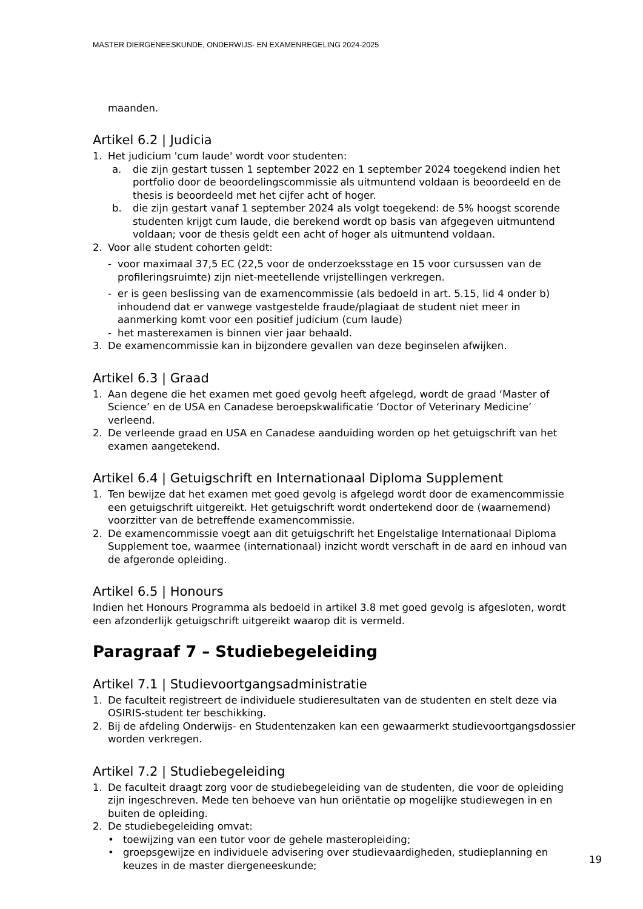MASTER DIERGENEESKUNDE, ONDERWIJS- EN EXAMENREGELING 2024-2025
maanden.
Artikel 6.2 | Judicia
1. Het judicium 'cum laude' wordt voor studenten:
a. die zijn gestart tussen 1 september 2022 en 1 september 2024 toegekend indien het portfolio door de beoordelingscommissie als uitmuntend voldaan is beoordeeld en de thesis is beoordeeld met het cijfer acht of hoger.
b. die zijn gestart vanaf 1 september 2024 als volgt toegekend: de 5% hoogst scorende studenten krijgt cum laude, die berekend wordt op basis van afgegeven uitmuntend voldaan; voor de thesis geldt een acht of hoger als uitmuntend voldaan.
2. Voor alle student cohorten geldt:
- voor maximaal 37,5 EC (22,5 voor de onderzoeksstage en 15 voor cursussen van de profileringsruimte) zijn niet-meetellende vrijstellingen verkregen.
- er is geen beslissing van de examencommissie (als bedoeld in art. 5.15, lid 4 onder b) inhoudend dat er vanwege vastgestelde fraude/plagiaat de student niet meer in aanmerking komt voor een positief judicium (cum laude)
- het masterexamen is binnen vier jaar behaald.
3. De examencommissie kan in bijzondere gevallen van deze beginselen afwijken.
Artikel 6.3 | Graad
1. Aan degene die het examen met goed gevolg heeft afgelegd, wordt de graad ‘Master of Science’ en de USA en Canadese beroepskwalificatie ‘Doctor of Veterinary Medicine’ verleend.
2. De verleende graad en USA en Canadese aanduiding worden op het getuigschrift van het examen aangetekend.
Artikel 6.4 | Getuigschrift en Internationaal Diploma Supplement
1. Ten bewijze dat het examen met goed gevolg is afgelegd wordt door de examencommissie een getuigschrift uitgereikt. Het getuigschrift wordt ondertekend door de (waarnemend) voorzitter van de betreffende examencommissie.
2. De examencommissie voegt aan dit getuigschrift het Engelstalige Internationaal Diploma Supplement toe, waarmee (internationaal) inzicht wordt verschaft in de aard en inhoud van de afgeronde opleiding.
Artikel 6.5 | Honours
Indien het Honours Programma als bedoeld in artikel 3.8 met goed gevolg is afgesloten, wordt een afzonderlijk getuigschrift uitgereikt waarop dit is vermeld.
Paragraaf 7 – Studiebegeleiding
Artikel 7.1 | Studievoortgangsadministratie
1. De faculteit registreert de individuele studieresultaten van de studenten en stelt deze via OSIRIS-student ter beschikking.
2. Bij de afdeling Onderwijs- en Studentenzaken kan een gewaarmerkt studievoortgangsdossier worden verkregen.
Artikel 7.2 | Studiebegeleiding
1. De faculteit draagt zorg voor de studiebegeleiding van de studenten, die voor de opleiding zijn ingeschreven. Mede ten behoeve van hun oriëntatie op mogelijke studiewegen in en buiten de opleiding.
2. De studiebegeleiding omvat:
• toewijzing van een tutor voor de gehele masteropleiding;
• groepsgewijze en individuele advisering over studievaardigheden, studieplanning en keuzes in de master diergeneeskunde;
19